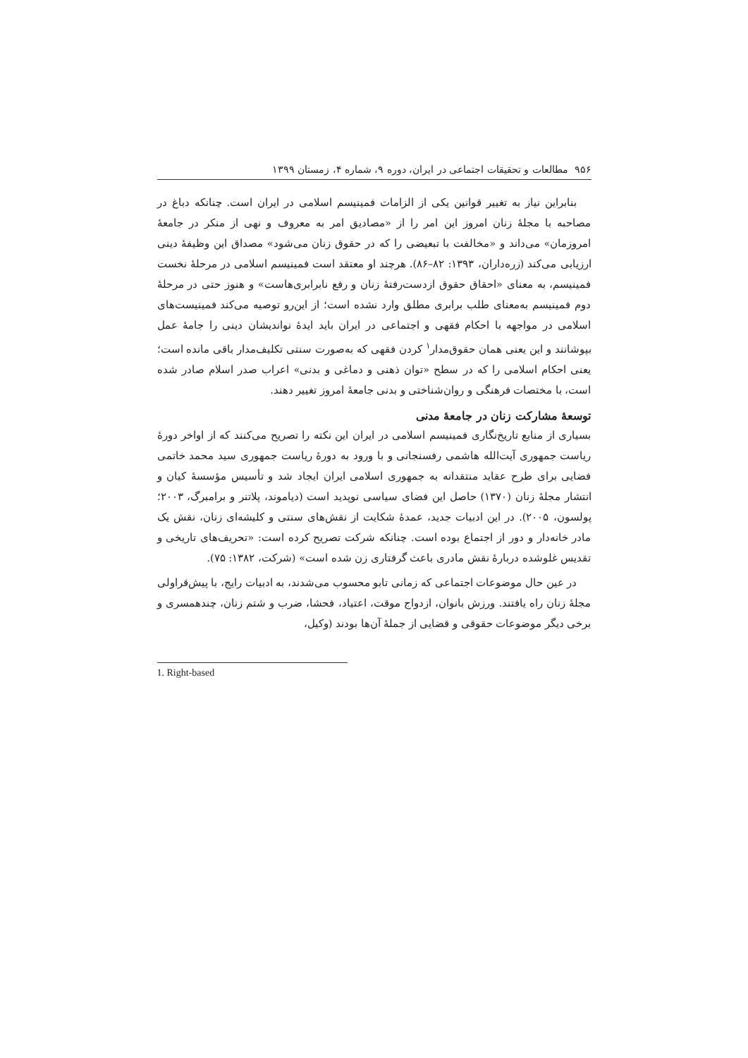۹۵۶ مطالعات و تحقیقات اجتماعی در ایران، دوره ۹، شماره ۴، زمستان ۱۳۹۹
بنابراین نیاز به تغییر قوانین یکی از الزامات فمینیسم اسلامی در ایران است. چنانکه دباغ در مصاحبه با مجلهٔ زنان امروز این امر را از «مصادیق امر به معروف و نهی از منکر در جامعهٔ امروزمان» می‌داند و «مخالفت با تبعیضی را که در حقوق زنان می‌شود» مصداق این وظیفهٔ دینی ارزیابی می‌کند (زره‌داران، ۱۳۹۳: ۸۲–۸۶). هرچند او معتقد است فمینیسم اسلامی در مرحلهٔ نخست فمینیسم، به معنای «احقاق حقوق ازدست‌رفتهٔ زنان و رفع نابرابری‌هاست» و هنوز حتی در مرحلهٔ دوم فمینیسم به‌معنای طلب برابری مطلق وارد نشده است؛ از این‌رو توصیه می‌کند فمینیست‌های اسلامی در مواجهه با احکام فقهی و اجتماعی در ایران باید ایدهٔ نواندیشان دینی را جامهٔ عمل بپوشانند و این یعنی همان حقوق‌مدار<sup>۱</sup> کردن فقهی که به‌صورت سنتی تکلیف‌مدار باقی مانده است؛ یعنی احکام اسلامی را که در سطح «توان ذهنی و دماغی و بدنی» اعراب صدر اسلام صادر شده است، با مختصات فرهنگی و روان‌شناختی و بدنی جامعهٔ امروز تغییر دهند.
توسعهٔ مشارکت زنان در جامعهٔ مدنی
بسیاری از منابع تاریخ‌نگاری فمینیسم اسلامی در ایران این نکته را تصریح می‌کنند که از اواخر دورهٔ ریاست جمهوری آیت‌الله هاشمی رفسنجانی و با ورود به دورهٔ ریاست جمهوری سید محمد خاتمی فضایی برای طرح عقاید منتقدانه به جمهوری اسلامی ایران ایجاد شد و تأسیس مؤسسهٔ کیان و انتشار مجلهٔ زنان (۱۳۷۰) حاصل این فضای سیاسی نوپدید است (دیاموند، پلاتنر و برامبرگ، ۲۰۰۳؛ پولسون، ۲۰۰۵). در این ادبیات جدید، عمدهٔ شکایت از نقش‌های سنتی و کلیشه‌ای زنان، نقش یک مادر خانه‌دار و دور از اجتماع بوده است. چنانکه شرکت تصریح کرده است: «تحریف‌های تاریخی و تقدیس غلوشده دربارهٔ نقش مادری باعث گرفتاری زن شده است» (شرکت، ۱۳۸۲: ۷۵).
در عین حال موضوعات اجتماعی که زمانی تابو محسوب می‌شدند، به ادبیات رایج، با پیش‌قراولی مجلهٔ زنان راه یافتند. ورزش بانوان، ازدواج موقت، اعتیاد، فحشا، ضرب و شتم زنان، چندهمسری و برخی دیگر موضوعات حقوقی و قضایی از جملهٔ آن‌ها بودند (وکیل،
1. Right-based